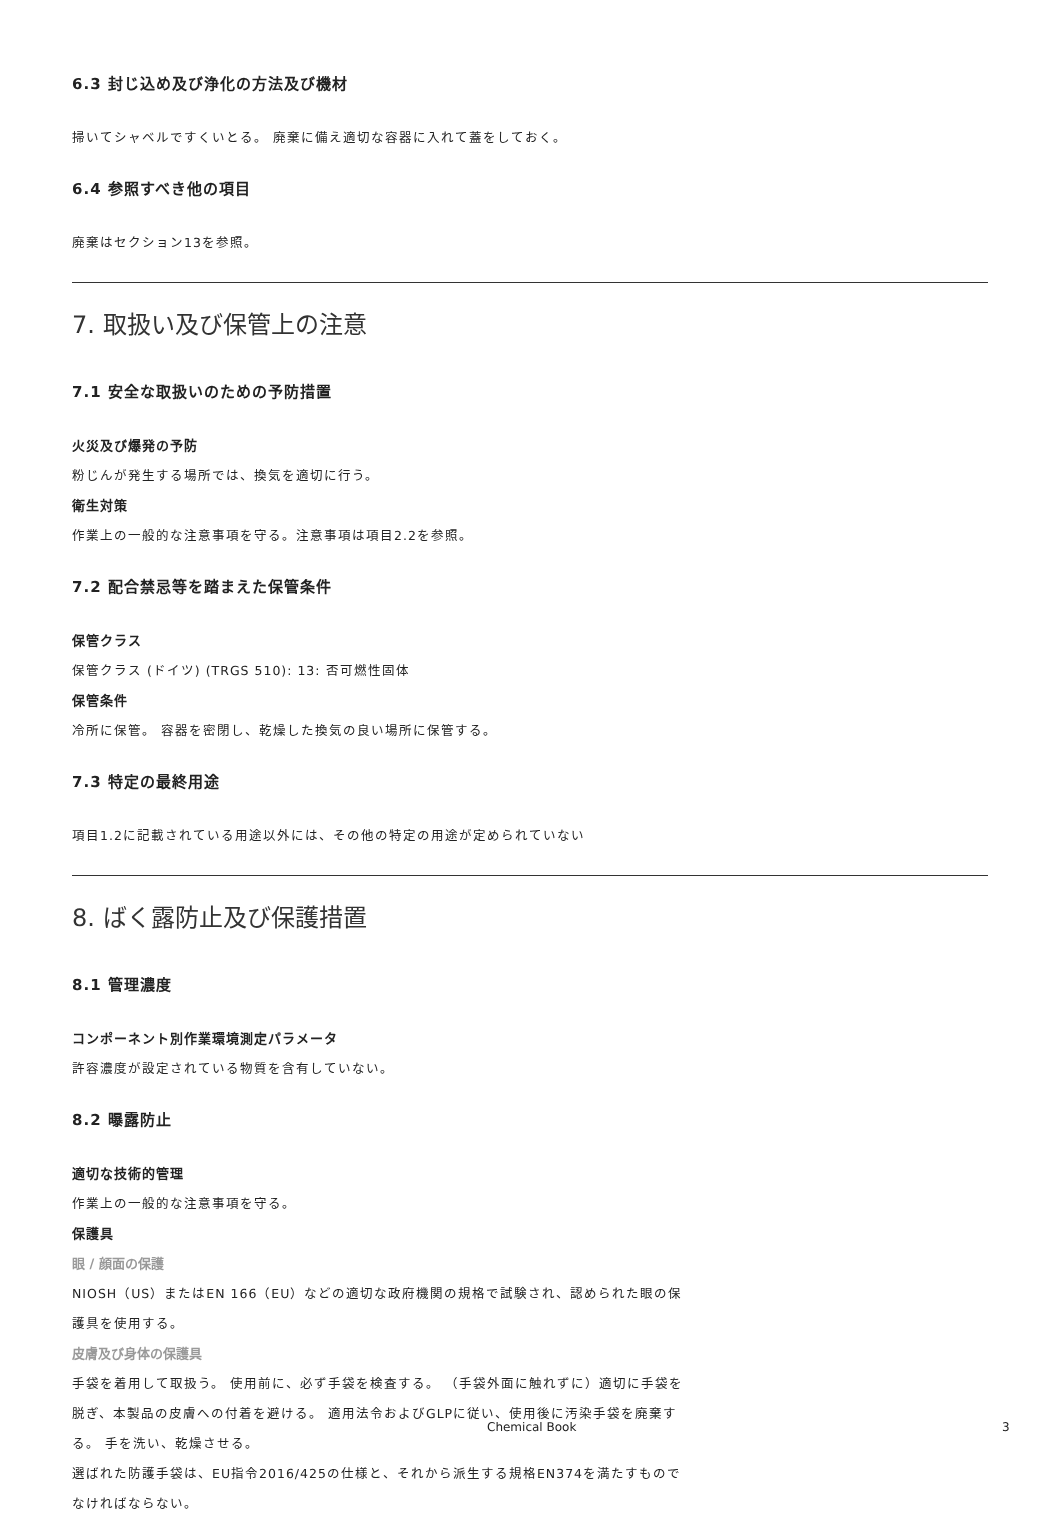6.3 封じ込め及び浄化の方法及び機材
掃いてシャベルですくいとる。 廃棄に備え適切な容器に入れて蓋をしておく。
6.4 参照すべき他の項目
廃棄はセクション13を参照。
7. 取扱い及び保管上の注意
7.1 安全な取扱いのための予防措置
火災及び爆発の予防
粉じんが発生する場所では、換気を適切に行う。
衛生対策
作業上の一般的な注意事項を守る。注意事項は項目2.2を参照。
7.2 配合禁忌等を踏まえた保管条件
保管クラス
保管クラス (ドイツ) (TRGS 510): 13: 否可燃性固体
保管条件
冷所に保管。 容器を密閉し、乾燥した換気の良い場所に保管する。
7.3 特定の最終用途
項目1.2に記載されている用途以外には、その他の特定の用途が定められていない
8. ばく露防止及び保護措置
8.1 管理濃度
コンポーネント別作業環境測定パラメータ
許容濃度が設定されている物質を含有していない。
8.2 曝露防止
適切な技術的管理
作業上の一般的な注意事項を守る。
保護具
眼 / 顔面の保護
NIOSH（US）またはEN 166（EU）などの適切な政府機関の規格で試験され、認められた眼の保護具を使用する。
皮膚及び身体の保護具
手袋を着用して取扱う。 使用前に、必ず手袋を検査する。 （手袋外面に触れずに）適切に手袋を脱ぎ、本製品の皮膚への付着を避ける。 適用法令およびGLPに従い、使用後に汚染手袋を廃棄する。 手を洗い、乾燥させる。
選ばれた防護手袋は、EU指令2016/425の仕様と、それから派生する規格EN374を満たすものでなければならない。
Chemical Book 3